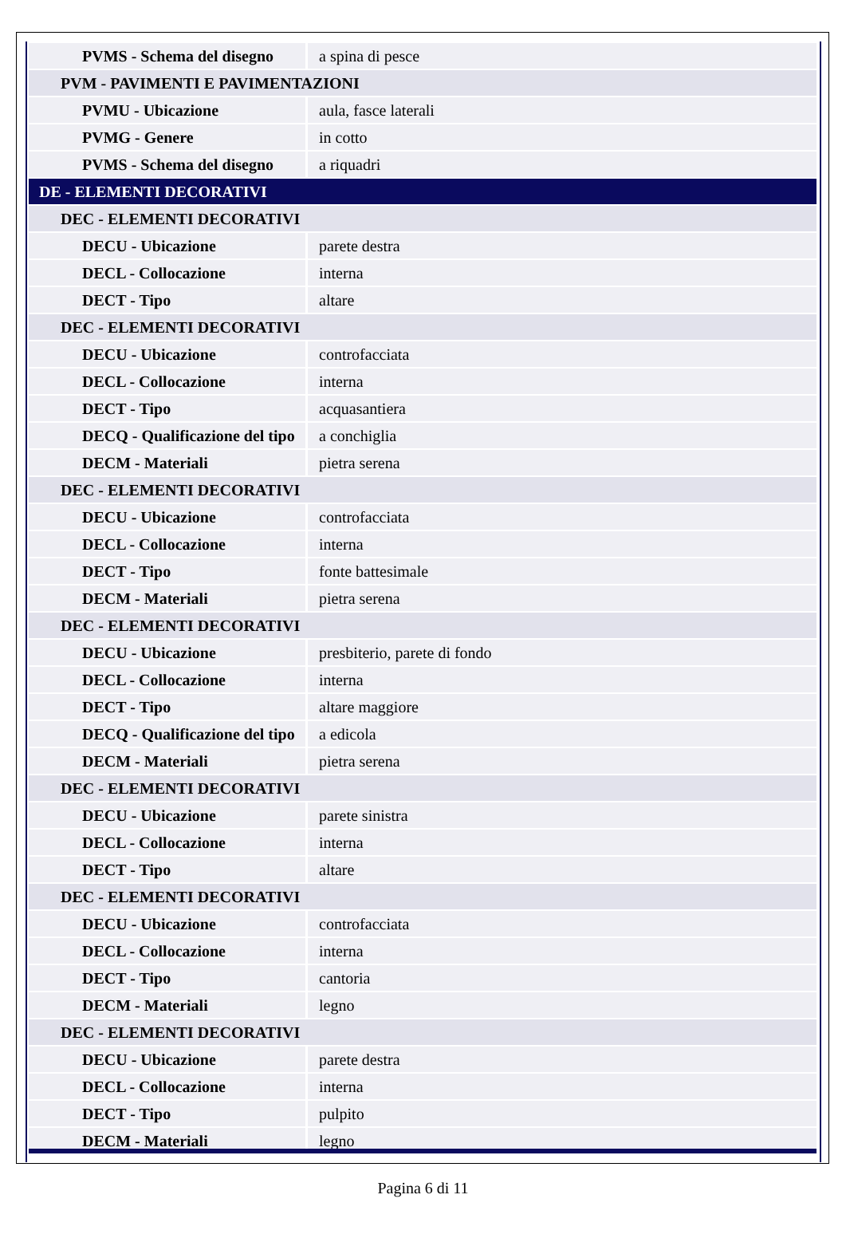| PVMS - Schema del disegno | a spina di pesce |
| PVM - PAVIMENTI E PAVIMENTAZIONI | |
| PVMU - Ubicazione | aula, fasce laterali |
| PVMG - Genere | in cotto |
| PVMS - Schema del disegno | a riquadri |
| DE - ELEMENTI DECORATIVI | |
| DEC - ELEMENTI DECORATIVI | |
| DECU - Ubicazione | parete destra |
| DECL - Collocazione | interna |
| DECT - Tipo | altare |
| DEC - ELEMENTI DECORATIVI | |
| DECU - Ubicazione | controfacciata |
| DECL - Collocazione | interna |
| DECT - Tipo | acquasantiera |
| DECQ - Qualificazione del tipo | a conchiglia |
| DECM - Materiali | pietra serena |
| DEC - ELEMENTI DECORATIVI | |
| DECU - Ubicazione | controfacciata |
| DECL - Collocazione | interna |
| DECT - Tipo | fonte battesimale |
| DECM - Materiali | pietra serena |
| DEC - ELEMENTI DECORATIVI | |
| DECU - Ubicazione | presbiterio, parete di fondo |
| DECL - Collocazione | interna |
| DECT - Tipo | altare maggiore |
| DECQ - Qualificazione del tipo | a edicola |
| DECM - Materiali | pietra serena |
| DEC - ELEMENTI DECORATIVI | |
| DECU - Ubicazione | parete sinistra |
| DECL - Collocazione | interna |
| DECT - Tipo | altare |
| DEC - ELEMENTI DECORATIVI | |
| DECU - Ubicazione | controfacciata |
| DECL - Collocazione | interna |
| DECT - Tipo | cantoria |
| DECM - Materiali | legno |
| DEC - ELEMENTI DECORATIVI | |
| DECU - Ubicazione | parete destra |
| DECL - Collocazione | interna |
| DECT - Tipo | pulpito |
| DECM - Materiali | legno |
Pagina 6 di 11